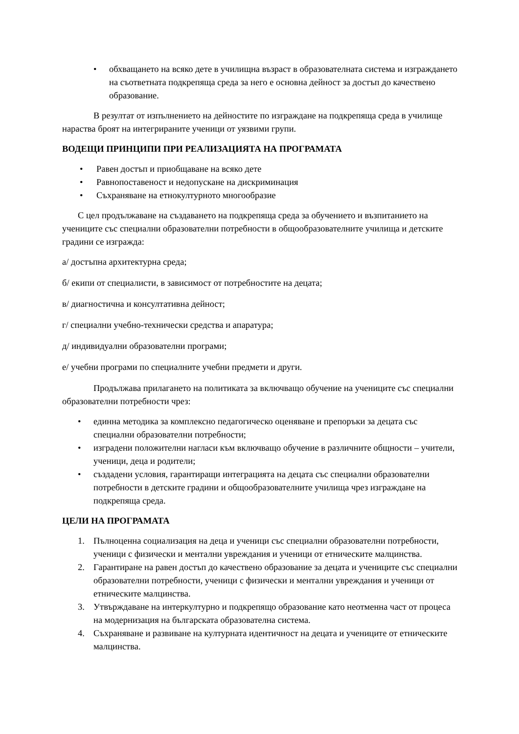• обхващането на всяко дете в училищна възраст в образователната система и изграждането на съответната подкрепяща среда за него е основна дейност за достъп до качествено образование.
В резултат от изпълнението на дейностите по изграждане на подкрепяща среда в училище нараства броят на интегрираните ученици от уязвими групи.
ВОДЕЩИ ПРИНЦИПИ ПРИ РЕАЛИЗАЦИЯТА НА ПРОГРАМАТА
• Равен достъп и приобщаване на всяко дете
• Равнопоставеност и недопускане на дискриминация
• Съхраняване на етнокултурното многообразие
С цел продължаване на създаването на подкрепяща среда за обучението и възпитанието на учениците със специални образователни потребности в общообразователните училища и детските градини се изгражда:
а/ достъпна архитектурна среда;
б/ екипи от специалисти, в зависимост от потребностите на децата;
в/ диагностична и консултативна дейност;
г/ специални учебно-технически средства и апаратура;
д/ индивидуални образователни програми;
е/ учебни програми по специалните учебни предмети и други.
Продължава прилагането на политиката за включващо обучение на учениците със специални образователни потребности чрез:
• единна методика за комплексно педагогическо оценяване и препоръки за децата със специални образователни потребности;
• изградени положителни нагласи към включващо обучение в различните общности – учители, ученици, деца и родители;
• създадени условия, гарантиращи интеграцията на децата със специални образователни потребности в детските градини и общообразователните училища чрез изграждане на подкрепяща среда.
ЦЕЛИ НА ПРОГРАМАТА
1. Пълноценна социализация на деца и ученици със специални образователни потребности, ученици с физически и ментални увреждания и ученици от етническите малцинства.
2. Гарантиране на равен достъп до качествено образование за децата и учениците със специални образователни потребности, ученици с физически и ментални увреждания и ученици от етническите малцинства.
3. Утвърждаване на интеркултурно и подкрепящо образование като неотменна част от процеса на модернизация на българската образователна система.
4. Съхраняване и развиване на културната идентичност на децата и учениците от етническите малцинства.